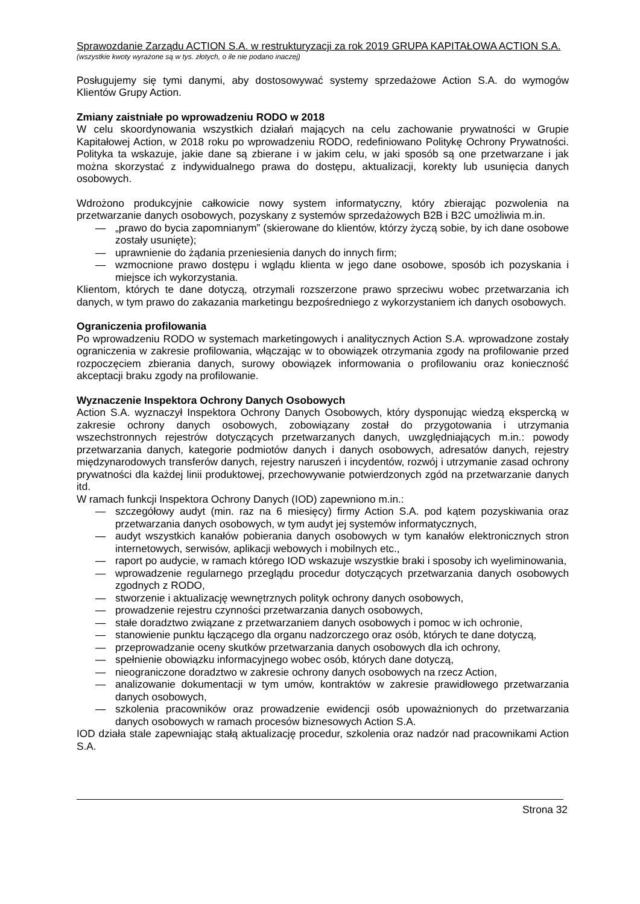Sprawozdanie Zarządu ACTION S.A. w restrukturyzacji za rok 2019 GRUPA KAPITAŁOWA ACTION S.A.
(wszystkie kwoty wyrażone są w tys. złotych, o ile nie podano inaczej)
Posługujemy się tymi danymi, aby dostosowywać systemy sprzedażowe Action S.A. do wymogów Klientów Grupy Action.
Zmiany zaistniałe po wprowadzeniu RODO w 2018
W celu skoordynowania wszystkich działań mających na celu zachowanie prywatności w Grupie Kapitałowej Action, w 2018 roku po wprowadzeniu RODO, redefiniowano Politykę Ochrony Prywatności. Polityka ta wskazuje, jakie dane są zbierane i w jakim celu, w jaki sposób są one przetwarzane i jak można skorzystać z indywidualnego prawa do dostępu, aktualizacji, korekty lub usunięcia danych osobowych.
Wdrożono produkcyjnie całkowicie nowy system informatyczny, który zbierając pozwolenia na przetwarzanie danych osobowych, pozyskany z systemów sprzedażowych B2B i B2C umożliwia m.in.
— „prawo do bycia zapomnianym” (skierowane do klientów, którzy życzą sobie, by ich dane osobowe zostały usunięte);
— uprawnienie do żądania przeniesienia danych do innych firm;
— wzmocnione prawo dostępu i wglądu klienta w jego dane osobowe, sposób ich pozyskania i miejsce ich wykorzystania.
Klientom, których te dane dotyczą, otrzymali rozszerzone prawo sprzeciwu wobec przetwarzania ich danych, w tym prawo do zakazania marketingu bezpośredniego z wykorzystaniem ich danych osobowych.
Ograniczenia profilowania
Po wprowadzeniu RODO w systemach marketingowych i analitycznych Action S.A. wprowadzone zostały ograniczenia w zakresie profilowania, włączając w to obowiązek otrzymania zgody na profilowanie przed rozpoczęciem zbierania danych, surowy obowiązek informowania o profilowaniu oraz konieczność akceptacji braku zgody na profilowanie.
Wyznaczenie Inspektora Ochrony Danych Osobowych
Action S.A. wyznaczył Inspektora Ochrony Danych Osobowych, który dysponując wiedzą ekspercką w zakresie ochrony danych osobowych, zobowiązany został do przygotowania i utrzymania wszechstronnych rejestrów dotyczących przetwarzanych danych, uwzględniających m.in.: powody przetwarzania danych, kategorie podmiotów danych i danych osobowych, adresatów danych, rejestry międzynarodowych transferów danych, rejestry naruszeń i incydentów, rozwój i utrzymanie zasad ochrony prywatności dla każdej linii produktowej, przechowywanie potwierdzonych zgód na przetwarzanie danych itd.
W ramach funkcji Inspektora Ochrony Danych (IOD) zapewniono m.in.:
— szczegółowy audyt (min. raz na 6 miesięcy) firmy Action S.A. pod kątem pozyskiwania oraz przetwarzania danych osobowych, w tym audyt jej systemów informatycznych,
— audyt wszystkich kanałów pobierania danych osobowych w tym kanałów elektronicznych stron internetowych, serwisów, aplikacji webowych i mobilnych etc.,
— raport po audycie, w ramach którego IOD wskazuje wszystkie braki i sposoby ich wyeliminowania,
— wprowadzenie regularnego przeglądu procedur dotyczących przetwarzania danych osobowych zgodnych z RODO,
— stworzenie i aktualizację wewnętrznych polityk ochrony danych osobowych,
— prowadzenie rejestru czynności przetwarzania danych osobowych,
— stałe doradztwo związane z przetwarzaniem danych osobowych i pomoc w ich ochronie,
— stanowienie punktu łączącego dla organu nadzorczego oraz osób, których te dane dotyczą,
— przeprowadzanie oceny skutków przetwarzania danych osobowych dla ich ochrony,
— spełnienie obowiązku informacyjnego wobec osób, których dane dotyczą,
— nieograniczone doradztwo w zakresie ochrony danych osobowych na rzecz Action,
— analizowanie dokumentacji w tym umów, kontraktów w zakresie prawidłowego przetwarzania danych osobowych,
— szkolenia pracowników oraz prowadzenie ewidencji osób upoważnionych do przetwarzania danych osobowych w ramach procesów biznesowych Action S.A.
IOD działa stale zapewniając stałą aktualizację procedur, szkolenia oraz nadzór nad pracownikami Action S.A.
Strona 32